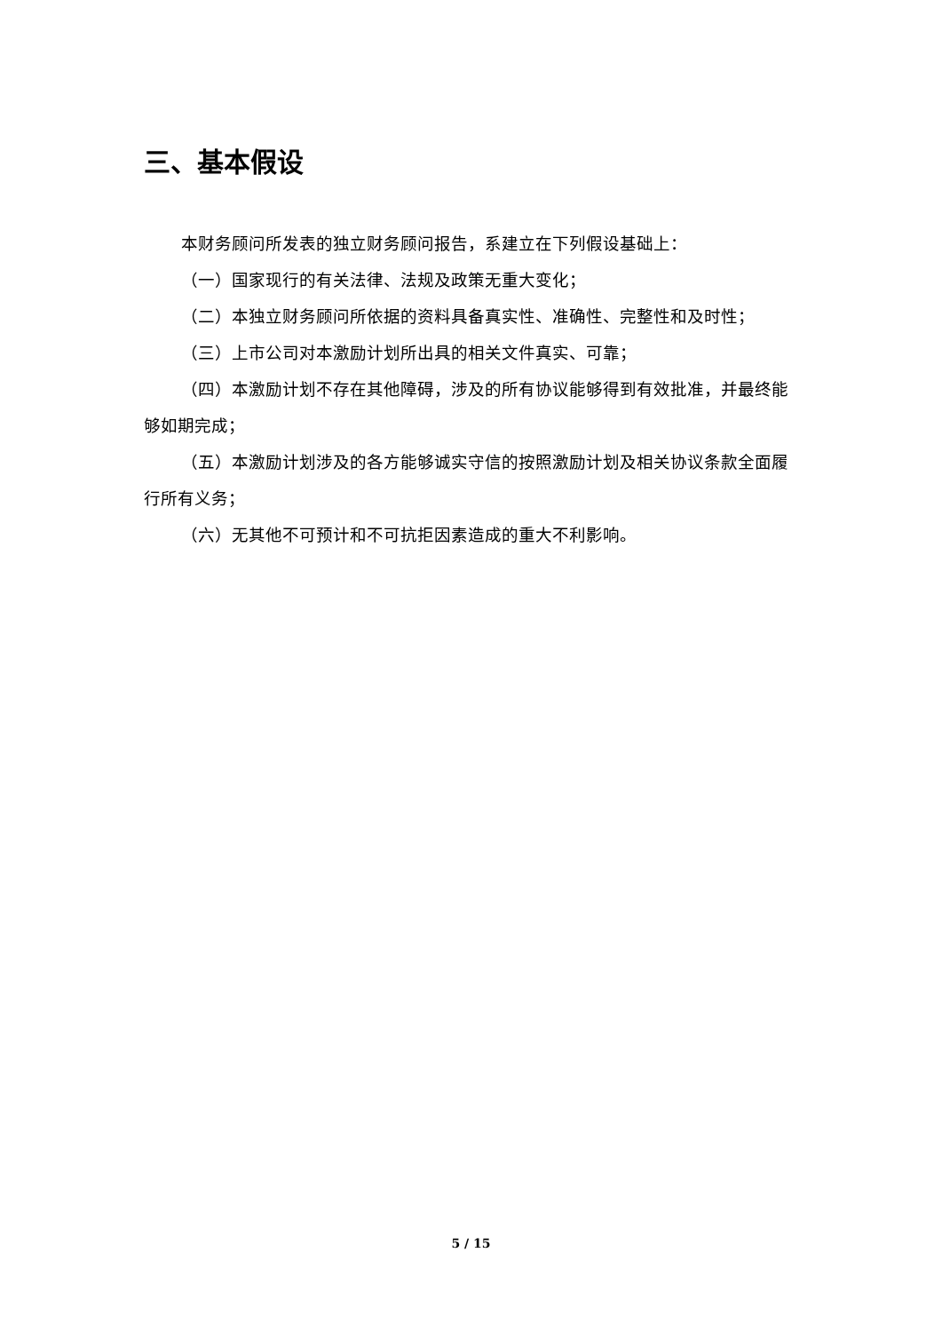三、基本假设
本财务顾问所发表的独立财务顾问报告，系建立在下列假设基础上：
（一）国家现行的有关法律、法规及政策无重大变化；
（二）本独立财务顾问所依据的资料具备真实性、准确性、完整性和及时性；
（三）上市公司对本激励计划所出具的相关文件真实、可靠；
（四）本激励计划不存在其他障碍，涉及的所有协议能够得到有效批准，并最终能够如期完成；
（五）本激励计划涉及的各方能够诚实守信的按照激励计划及相关协议条款全面履行所有义务；
（六）无其他不可预计和不可抗拒因素造成的重大不利影响。
5 / 15